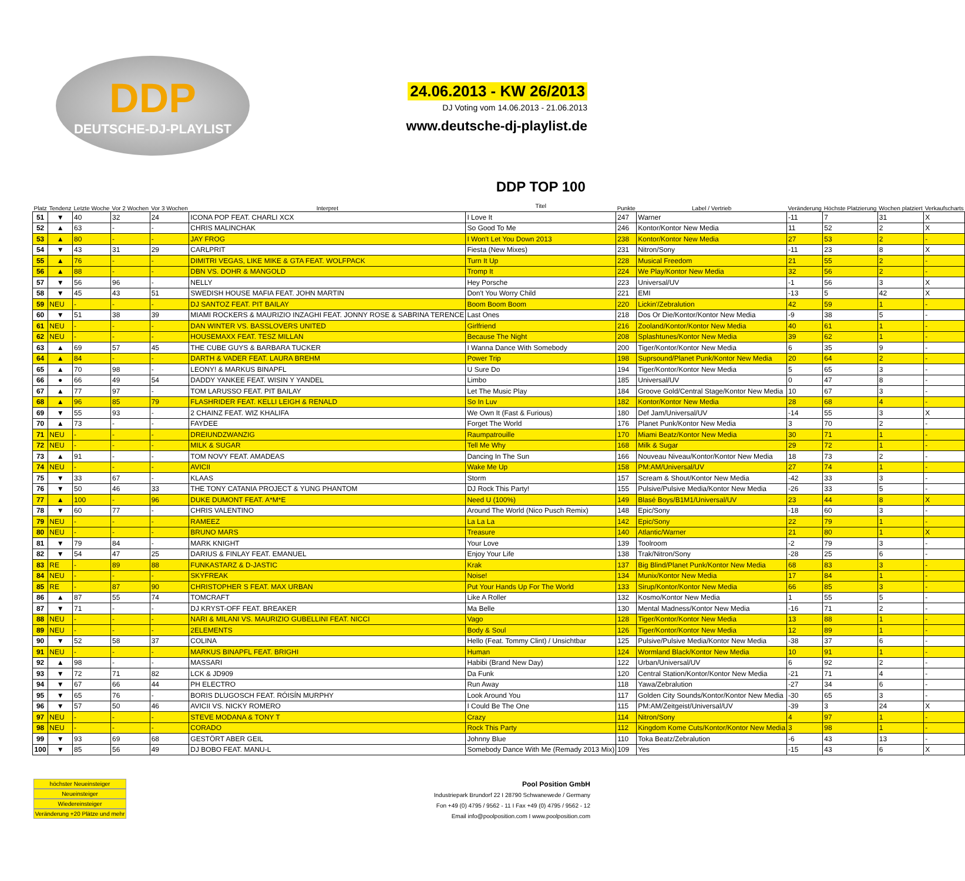DDP
DEUTSCHE-DJ-PLAYLIST
24.06.2013 - KW 26/2013
DJ Voting vom 14.06.2013 - 21.06.2013
www.deutsche-dj-playlist.de
| Platz | Tendenz | Letzte Woche | Vor 2 Wochen | Vor 3 Wochen | Interpret | DDP TOP 100 Titel | Punkte | Label / Vertrieb | Veränderung | Höchste Platzierung | Wochen platziert | Verkaufscharts |
| --- | --- | --- | --- | --- | --- | --- | --- | --- | --- | --- | --- | --- |
| 51 | ▼ | 40 | 32 | 24 | ICONA POP FEAT. CHARLI XCX | I Love It | 247 | Warner | -11 | 7 | 31 | X |
| 52 | ▲ | 63 | - | - | CHRIS MALINCHAK | So Good To Me | 246 | Kontor/Kontor New Media | 11 | 52 | 2 | X |
| 53 | ▲ | 80 | - | - | JAY FROG | I Won't Let You Down 2013 | 238 | Kontor/Kontor New Media | 27 | 53 | 2 | - |
| 54 | ▼ | 43 | 31 | 29 | CARLPRIT | Fiesta (New Mixes) | 231 | Nitron/Sony | -11 | 23 | 8 | X |
| 55 | ▲ | 76 | - | - | DIMITRI VEGAS, LIKE MIKE & GTA FEAT. WOLFPACK | Turn It Up | 228 | Musical Freedom | 21 | 55 | 2 | - |
| 56 | ▲ | 88 | - | - | DBN VS. DOHR & MANGOLD | Tromp It | 224 | We Play/Kontor New Media | 32 | 56 | 2 | - |
| 57 | ▼ | 56 | 96 | - | NELLY | Hey Porsche | 223 | Universal/UV | -1 | 56 | 3 | X |
| 58 | ▼ | 45 | 43 | 51 | SWEDISH HOUSE MAFIA FEAT. JOHN MARTIN | Don't You Worry Child | 221 | EMI | -13 | 5 | 42 | X |
| 59 | NEU | - | - | - | DJ SANTOZ FEAT. PIT BAILAY | Boom Boom Boom | 220 | Lickin'/Zebralution | 42 | 59 | 1 | - |
| 60 | ▼ | 51 | 38 | 39 | MIAMI ROCKERS & MAURIZIO INZAGHI FEAT. JONNY ROSE & SABRINA TERENCE | Last Ones | 218 | Dos Or Die/Kontor/Kontor New Media | -9 | 38 | 5 | - |
| 61 | NEU | - | - | - | DAN WINTER VS. BASSLOVERS UNITED | Girlfriend | 216 | Zooland/Kontor/Kontor New Media | 40 | 61 | 1 | - |
| 62 | NEU | - | - | - | HOUSEMAXX FEAT. TESZ MILLAN | Because The Night | 208 | Splashtunes/Kontor New Media | 39 | 62 | 1 | - |
| 63 | ▲ | 69 | 57 | 45 | THE CUBE GUYS & BARBARA TUCKER | I Wanna Dance With Somebody | 200 | Tiger/Kontor/Kontor New Media | 6 | 35 | 9 | - |
| 64 | ▲ | 84 | - | - | DARTH & VADER FEAT. LAURA BREHM | Power Trip | 198 | Suprsound/Planet Punk/Kontor New Media | 20 | 64 | 2 | - |
| 65 | ▲ | 70 | 98 | - | LEONY! & MARKUS BINAPFL | U Sure Do | 194 | Tiger/Kontor/Kontor New Media | 5 | 65 | 3 | - |
| 66 | ● | 66 | 49 | 54 | DADDY YANKEE FEAT. WISIN Y YANDEL | Limbo | 185 | Universal/UV | 0 | 47 | 8 | - |
| 67 | ▲ | 77 | 97 | - | TOM LARUSSO FEAT. PIT BAILAY | Let The Music Play | 184 | Groove Gold/Central Stage/Kontor New Media | 10 | 67 | 3 | - |
| 68 | ▲ | 96 | 85 | 79 | FLASHRIDER FEAT. KELLI LEIGH & RENALD | So In Luv | 182 | Kontor/Kontor New Media | 28 | 68 | 4 | - |
| 69 | ▼ | 55 | 93 | - | 2 CHAINZ FEAT. WIZ KHALIFA | We Own It (Fast & Furious) | 180 | Def Jam/Universal/UV | -14 | 55 | 3 | X |
| 70 | ▲ | 73 | - | - | FAYDEE | Forget The World | 176 | Planet Punk/Kontor New Media | 3 | 70 | 2 | - |
| 71 | NEU | - | - | - | DREIUNDZWANZIG | Raumpatrouille | 170 | Miami Beatz/Kontor New Media | 30 | 71 | 1 | - |
| 72 | NEU | - | - | - | MILK & SUGAR | Tell Me Why | 168 | Milk & Sugar | 29 | 72 | 1 | - |
| 73 | ▲ | 91 | - | - | TOM NOVY FEAT. AMADEAS | Dancing In The Sun | 166 | Nouveau Niveau/Kontor/Kontor New Media | 18 | 73 | 2 | - |
| 74 | NEU | - | - | - | AVICII | Wake Me Up | 158 | PM:AM/Universal/UV | 27 | 74 | 1 | - |
| 75 | ▼ | 33 | 67 | - | KLAAS | Storm | 157 | Scream & Shout/Kontor New Media | -42 | 33 | 3 | - |
| 76 | ▼ | 50 | 46 | 33 | THE TONY CATANIA PROJECT & YUNG PHANTOM | DJ Rock This Party! | 155 | Pulsive/Pulsive Media/Kontor New Media | -26 | 33 | 5 | - |
| 77 | ▲ | 100 | - | 96 | DUKE DUMONT FEAT. A*M*E | Need U (100%) | 149 | Blasé Boys/B1M1/Universal/UV | 23 | 44 | 8 | X |
| 78 | ▼ | 60 | 77 | - | CHRIS VALENTINO | Around The World (Nico Pusch Remix) | 148 | Epic/Sony | -18 | 60 | 3 | - |
| 79 | NEU | - | - | - | RAMEEZ | La La La | 142 | Epic/Sony | 22 | 79 | 1 | - |
| 80 | NEU | - | - | - | BRUNO MARS | Treasure | 140 | Atlantic/Warner | 21 | 80 | 1 | X |
| 81 | ▼ | 79 | 84 | - | MARK KNIGHT | Your Love | 139 | Toolroom | -2 | 79 | 3 | - |
| 82 | ▼ | 54 | 47 | 25 | DARIUS & FINLAY FEAT. EMANUEL | Enjoy Your Life | 138 | Trak/Nitron/Sony | -28 | 25 | 6 | - |
| 83 | RE | - | 89 | 88 | FUNKASTARZ & D-JASTIC | Krak | 137 | Big Blind/Planet Punk/Kontor New Media | 68 | 83 | 3 | - |
| 84 | NEU | - | - | - | SKYFREAK | Noise! | 134 | Munix/Kontor New Media | 17 | 84 | 1 | - |
| 85 | RE | - | 87 | 90 | CHRISTOPHER S FEAT. MAX URBAN | Put Your Hands Up For The World | 133 | Sirup/Kontor/Kontor New Media | 66 | 85 | 3 | - |
| 86 | ▲ | 87 | 55 | 74 | TOMCRAFT | Like A Roller | 132 | Kosmo/Kontor New Media | 1 | 55 | 5 | - |
| 87 | ▼ | 71 | - | - | DJ KRYST-OFF FEAT. BREAKER | Ma Belle | 130 | Mental Madness/Kontor New Media | -16 | 71 | 2 | - |
| 88 | NEU | - | - | - | NARI & MILANI VS. MAURIZIO GUBELLINI FEAT. NICCI | Vago | 128 | Tiger/Kontor/Kontor New Media | 13 | 88 | 1 | - |
| 89 | NEU | - | - | - | 2ELEMENTS | Body & Soul | 126 | Tiger/Kontor/Kontor New Media | 12 | 89 | 1 | - |
| 90 | ▼ | 52 | 58 | 37 | COLINA | Hello (Feat. Tommy Clint) / Unsichtbar | 125 | Pulsive/Pulsive Media/Kontor New Media | -38 | 37 | 6 | - |
| 91 | NEU | - | - | - | MARKUS BINAPFL FEAT. BRIGHI | Human | 124 | Wormland Black/Kontor New Media | 10 | 91 | 1 | - |
| 92 | ▲ | 98 | - | - | MASSARI | Habibi (Brand New Day) | 122 | Urban/Universal/UV | 6 | 92 | 2 | - |
| 93 | ▼ | 72 | 71 | 82 | LCK & JD909 | Da Funk | 120 | Central Station/Kontor/Kontor New Media | -21 | 71 | 4 | - |
| 94 | ▼ | 67 | 66 | 44 | PH ELECTRO | Run Away | 118 | Yawa/Zebralution | -27 | 34 | 6 | - |
| 95 | ▼ | 65 | 76 | - | BORIS DLUGOSCH FEAT. RÓISÍN MURPHY | Look Around You | 117 | Golden City Sounds/Kontor/Kontor New Media | -30 | 65 | 3 | - |
| 96 | ▼ | 57 | 50 | 46 | AVICII VS. NICKY ROMERO | I Could Be The One | 115 | PM:AM/Zeitgeist/Universal/UV | -39 | 3 | 24 | X |
| 97 | NEU | - | - | - | STEVE MODANA & TONY T | Crazy | 114 | Nitron/Sony | 4 | 97 | 1 | - |
| 98 | NEU | - | - | - | CORADO | Rock This Party | 112 | Kingdom Kome Cuts/Kontor/Kontor New Media | 3 | 98 | 1 | - |
| 99 | ▼ | 93 | 69 | 68 | GESTÖRT ABER GEIL | Johnny Blue | 110 | Toka Beatz/Zebralution | -6 | 43 | 13 | - |
| 100 | ▼ | 85 | 56 | 49 | DJ BOBO FEAT. MANU-L | Somebody Dance With Me (Remady 2013 Mix) | 109 | Yes | -15 | 43 | 6 | X |
höchster Neueinsteiger
Neueinsteiger
Wiedereinsteiger
Veränderung +20 Plätze und mehr
Pool Position GmbH
Industriepark Brundorf 22 I 28790 Schwanewede / Germany
Fon +49 (0) 4795 / 9562 - 11 I Fax +49 (0) 4795 / 9562 - 12
Email info@poolposition.com I www.poolposition.com